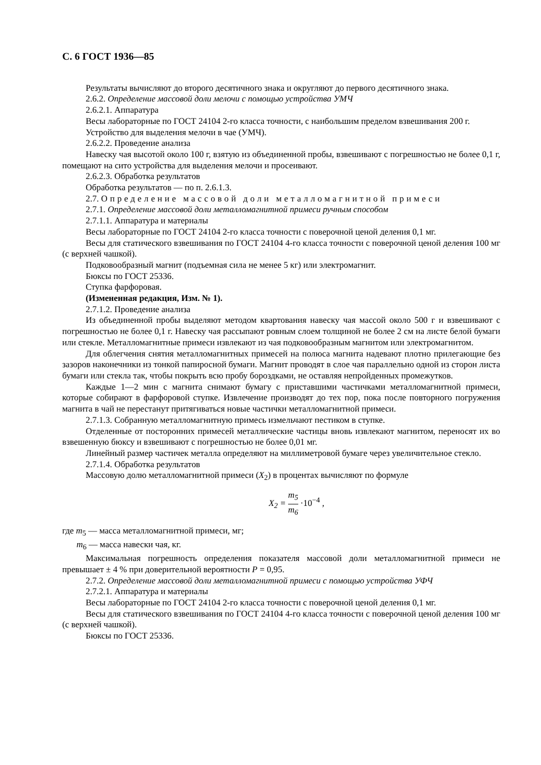С. 6 ГОСТ 1936—85
Результаты вычисляют до второго десятичного знака и округляют до первого десятичного знака.
2.6.2. Определение массовой доли мелочи с помощью устройства УМЧ
2.6.2.1. Аппаратура
Весы лабораторные по ГОСТ 24104 2-го класса точности, с наибольшим пределом взвешивания 200 г.
Устройство для выделения мелочи в чае (УМЧ).
2.6.2.2. Проведение анализа
Навеску чая высотой около 100 г, взятую из объединенной пробы, взвешивают с погрешностью не более 0,1 г, помещают на сито устройства для выделения мелочи и просеивают.
2.6.2.3. Обработка результатов
Обработка результатов — по п. 2.6.1.3.
2.7. Определение массовой доли металломагнитной примеси
2.7.1. Определение массовой доли металломагнитной примеси ручным способом
2.7.1.1. Аппаратура и материалы
Весы лабораторные по ГОСТ 24104 2-го класса точности с поверочной ценой деления 0,1 мг.
Весы для статического взвешивания по ГОСТ 24104 4-го класса точности с поверочной ценой деления 100 мг (с верхней чашкой).
Подковообразный магнит (подъемная сила не менее 5 кг) или электромагнит.
Бюксы по ГОСТ 25336.
Ступка фарфоровая.
(Измененная редакция, Изм. № 1).
2.7.1.2. Проведение анализа
Из объединенной пробы выделяют методом квартования навеску чая массой около 500 г и взвешивают с погрешностью не более 0,1 г. Навеску чая рассыпают ровным слоем толщиной не более 2 см на листе белой бумаги или стекле. Металломагнитные примеси извлекают из чая подковообразным магнитом или электромагнитом.
Для облегчения снятия металломагнитных примесей на полюса магнита надевают плотно прилегающие без зазоров наконечники из тонкой папиросной бумаги. Магнит проводят в слое чая параллельно одной из сторон листа бумаги или стекла так, чтобы покрыть всю пробу бороздками, не оставляя непройденных промежутков.
Каждые 1—2 мин с магнита снимают бумагу с приставшими частичками металломагнитной примеси, которые собирают в фарфоровой ступке. Извлечение производят до тех пор, пока после повторного погружения магнита в чай не перестанут притягиваться новые частички металломагнитной примеси.
2.7.1.3. Собранную металломагнитную примесь измельчают пестиком в ступке.
Отделенные от посторонних примесей металлические частицы вновь извлекают магнитом, переносят их во взвешенную бюксу и взвешивают с погрешностью не более 0,01 мг.
Линейный размер частичек металла определяют на миллиметровой бумаге через увеличительное стекло.
2.7.1.4. Обработка результатов
Массовую долю металломагнитной примеси (X<sub>2</sub>) в процентах вычисляют по формуле
X<sub>2</sub> = m<sub>5</sub> m<sub>6</sub> ·10<sup>−4</sup> ,
где m<sub>5</sub> — масса металломагнитной примеси, мг;
m<sub>6</sub> — масса навески чая, кг.
Максимальная погрешность определения показателя массовой доли металломагнитной примеси не превышает ± 4 % при доверительной вероятности Р = 0,95.
2.7.2. Определение массовой доли металломагнитной примеси с помощью устройства УФЧ
2.7.2.1. Аппаратура и материалы
Весы лабораторные по ГОСТ 24104 2-го класса точности с поверочной ценой деления 0,1 мг.
Весы для статического взвешивания по ГОСТ 24104 4-го класса точности с поверочной ценой деления 100 мг (с верхней чашкой).
Бюксы по ГОСТ 25336.